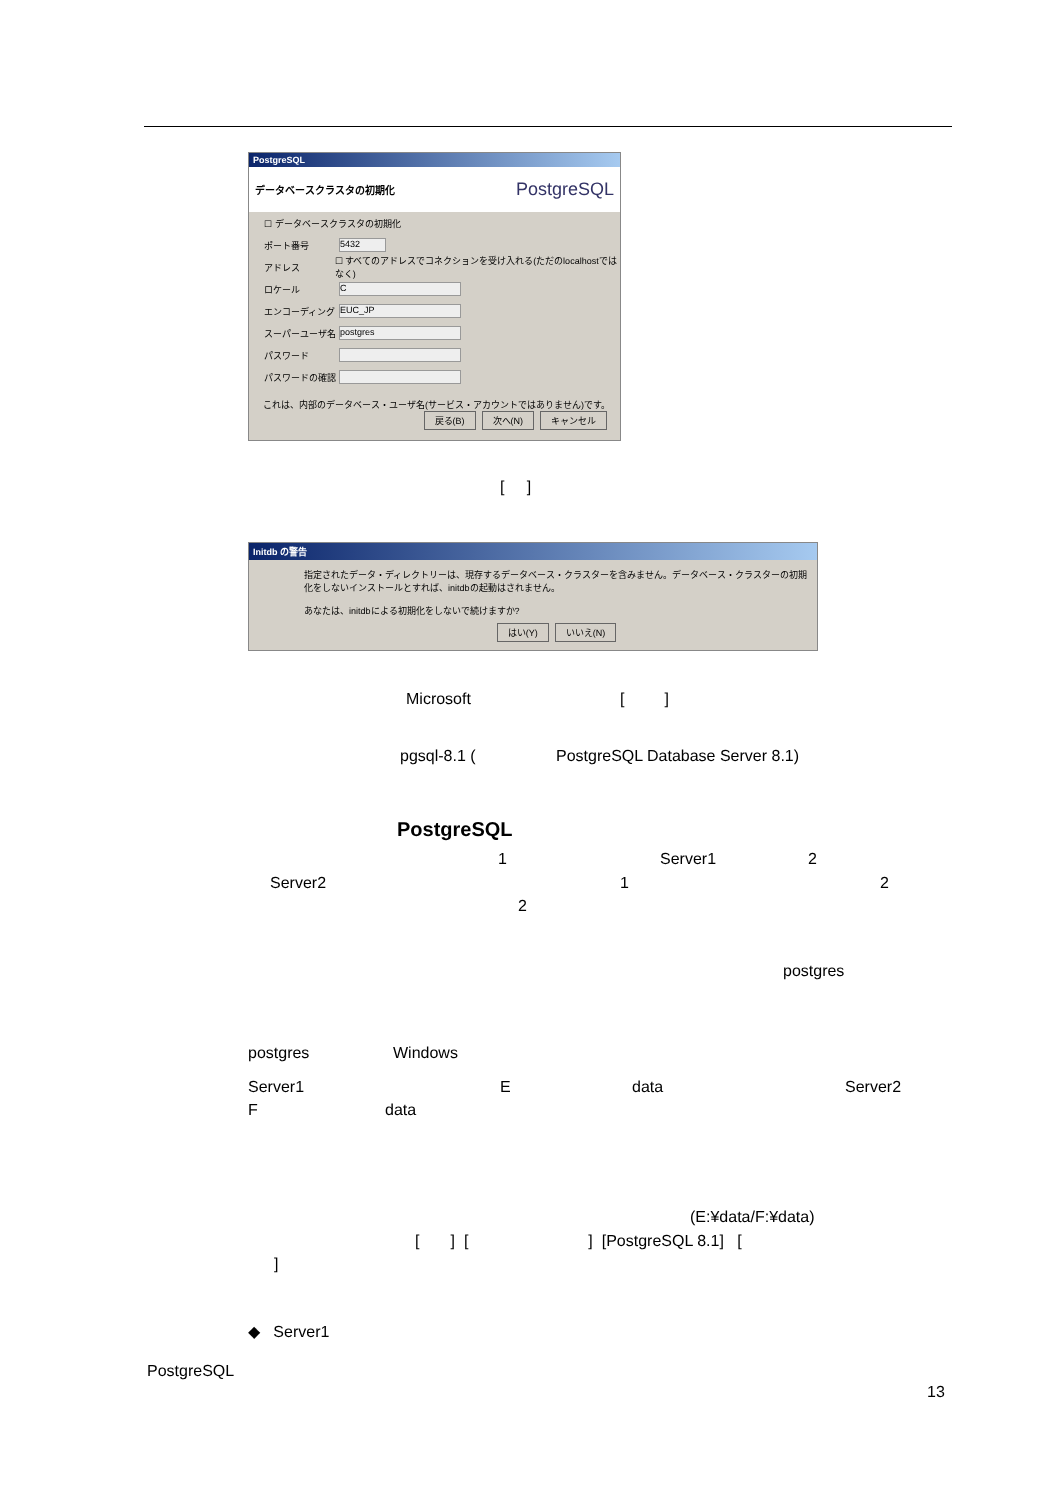PostgreSQL
データベースクラスタの初期化 PostgreSQL
☐ データベースクラスタの初期化
ポート番号 5432
アドレス ☐ すべてのアドレスでコネクションを受け入れる(ただのlocalhostではなく)
ロケール C
エンコーディング EUC_JP
スーパーユーザ名 postgres
パスワード
パスワードの確認
これは、内部のデータベース・ユーザ名(サービス・アカウントではありません)です。
戻る(B) 次へ(N) キャンセル
[ ]
Initdb の警告
指定されたデータ・ディレクトリーは、現存するデータベース・クラスターを含みません。データベース・クラスターの初期化をしないインストールとすれば、initdbの起動はされません。
あなたは、initdbによる初期化をしないで続けますか?
はい(Y) いいえ(N)
Microsoft [ ]
pgsql-8.1 (
PostgreSQL Database Server 8.1)
PostgreSQL
1 Server1 2
Server2 1 2
2
postgres
postgres Windows
Server1 E data Server2
F data
(E:¥data/F:¥data)
[ ] [ ] [PostgreSQL 8.1] [
]
◆ Server1
PostgreSQL
13